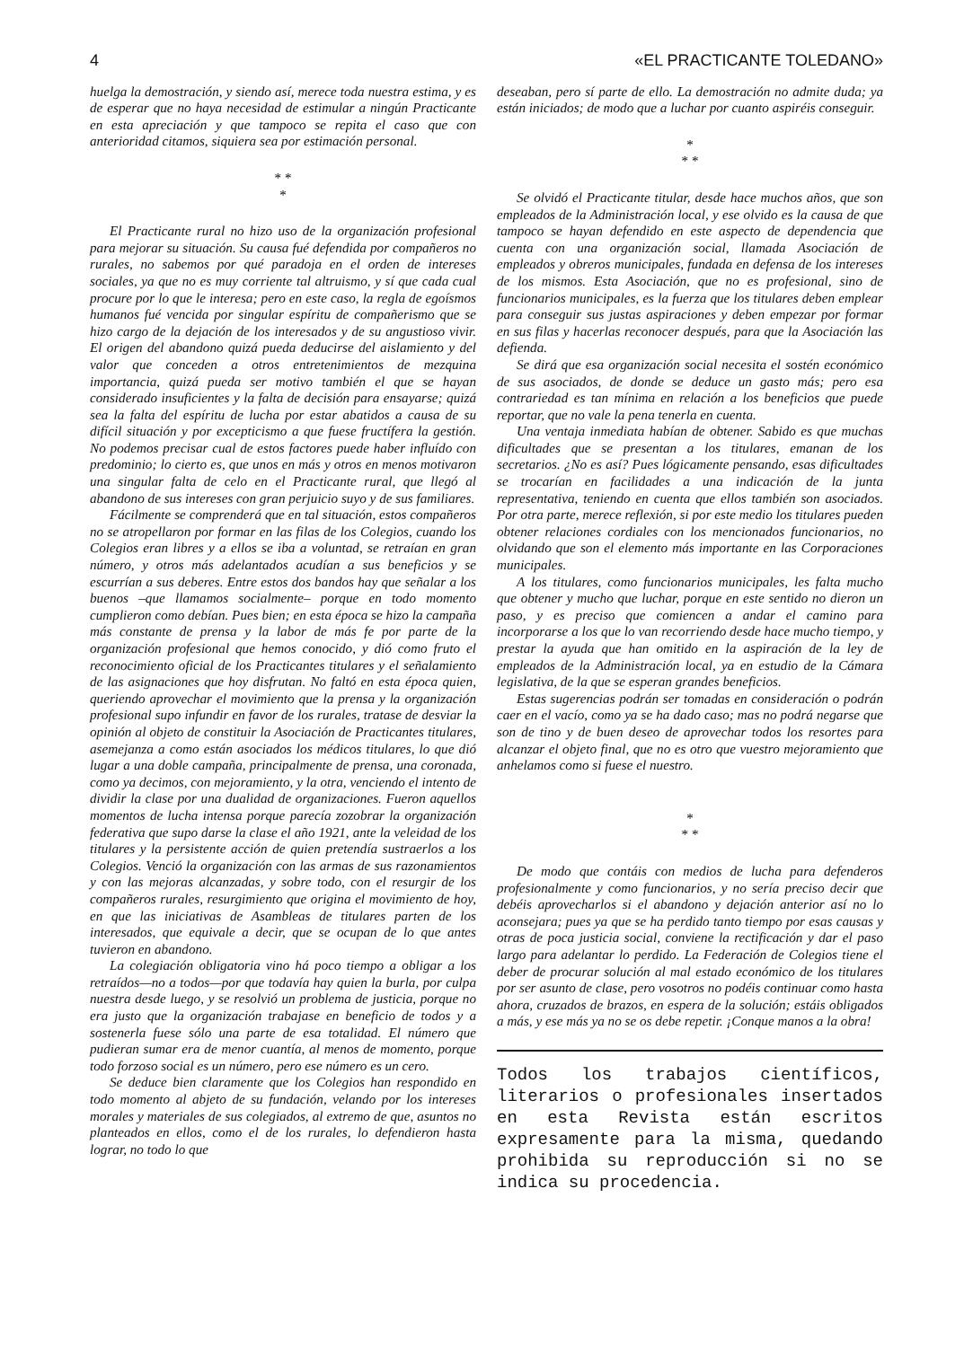4 «EL PRACTICANTE TOLEDANO»
huelga la demostración, y siendo así, merece toda nuestra estima, y es de esperar que no haya necesidad de estimular a ningún Practicante en esta apreciación y que tampoco se repita el caso que con anterioridad citamos, siquiera sea por estimación personal.
* *
*
El Practicante rural no hizo uso de la organización profesional para mejorar su situación. Su causa fué defendida por compañeros no rurales, no sabemos por qué paradoja en el orden de intereses sociales, ya que no es muy corriente tal altruismo, y sí que cada cual procure por lo que le interesa; pero en este caso, la regla de egoísmos humanos fué vencida por singular espíritu de compañerismo que se hizo cargo de la dejación de los interesados y de su angustioso vivir. El origen del abandono quizá pueda deducirse del aislamiento y del valor que conceden a otros entretenimientos de mezquina importancia, quizá pueda ser motivo también el que se hayan considerado insuficientes y la falta de decisión para ensayarse; quizá sea la falta del espíritu de lucha por estar abatidos a causa de su difícil situación y por excepticismo a que fuese fructífera la gestión. No podemos precisar cual de estos factores puede haber influído con predominio; lo cierto es, que unos en más y otros en menos motivaron una singular falta de celo en el Practicante rural, que llegó al abandono de sus intereses con gran perjuicio suyo y de sus familiares.
Fácilmente se comprenderá que en tal situación, estos compañeros no se atropellaron por formar en las filas de los Colegios, cuando los Colegios eran libres y a ellos se iba a voluntad, se retraían en gran número, y otros más adelantados acudían a sus beneficios y se escurrían a sus deberes. Entre estos dos bandos hay que señalar a los buenos –que llamamos socialmente– porque en todo momento cumplieron como debían. Pues bien; en esta época se hizo la campaña más constante de prensa y la labor de más fe por parte de la organización profesional que hemos conocido, y dió como fruto el reconocimiento oficial de los Practicantes titulares y el señalamiento de las asignaciones que hoy disfrutan. No faltó en esta época quien, queriendo aprovechar el movimiento que la prensa y la organización profesional supo infundir en favor de los rurales, tratase de desviar la opinión al objeto de constituir la Asociación de Practicantes titulares, asemejanza a como están asociados los médicos titulares, lo que dió lugar a una doble campaña, principalmente de prensa, una coronada, como ya decimos, con mejoramiento, y la otra, venciendo el intento de dividir la clase por una dualidad de organizaciones. Fueron aquellos momentos de lucha intensa porque parecía zozobrar la organización federativa que supo darse la clase el año 1921, ante la veleidad de los titulares y la persistente acción de quien pretendía sustraerlos a los Colegios. Venció la organización con las armas de sus razonamientos y con las mejoras alcanzadas, y sobre todo, con el resurgir de los compañeros rurales, resurgimiento que origina el movimiento de hoy, en que las iniciativas de Asambleas de titulares parten de los interesados, que equivale a decir, que se ocupan de lo que antes tuvieron en abandono.
La colegiación obligatoria vino há poco tiempo a obligar a los retraídos—no a todos—por que todavía hay quien la burla, por culpa nuestra desde luego, y se resolvió un problema de justicia, porque no era justo que la organización trabajase en beneficio de todos y a sostenerla fuese sólo una parte de esa totalidad. El número que pudieran sumar era de menor cuantía, al menos de momento, porque todo forzoso social es un número, pero ese número es un cero.
Se deduce bien claramente que los Colegios han respondido en todo momento al abjeto de su fundación, velando por los intereses morales y materiales de sus colegiados, al extremo de que, asuntos no planteados en ellos, como el de los rurales, lo defendieron hasta lograr, no todo lo que
deseaban, pero sí parte de ello. La demostración no admite duda; ya están iniciados; de modo que a luchar por cuanto aspiréis conseguir.
*
* *
Se olvidó el Practicante titular, desde hace muchos años, que son empleados de la Administración local, y ese olvido es la causa de que tampoco se hayan defendido en este aspecto de dependencia que cuenta con una organización social, llamada Asociación de empleados y obreros municipales, fundada en defensa de los intereses de los mismos. Esta Asociación, que no es profesional, sino de funcionarios municipales, es la fuerza que los titulares deben emplear para conseguir sus justas aspiraciones y deben empezar por formar en sus filas y hacerlas reconocer después, para que la Asociación las defienda.
Se dirá que esa organización social necesita el sostén económico de sus asociados, de donde se deduce un gasto más; pero esa contrariedad es tan mínima en relación a los beneficios que puede reportar, que no vale la pena tenerla en cuenta.
Una ventaja inmediata habían de obtener. Sabido es que muchas dificultades que se presentan a los titulares, emanan de los secretarios. ¿No es así? Pues lógicamente pensando, esas dificultades se trocarían en facilidades a una indicación de la junta representativa, teniendo en cuenta que ellos también son asociados. Por otra parte, merece reflexión, si por este medio los titulares pueden obtener relaciones cordiales con los mencionados funcionarios, no olvidando que son el elemento más importante en las Corporaciones municipales.
A los titulares, como funcionarios municipales, les falta mucho que obtener y mucho que luchar, porque en este sentido no dieron un paso, y es preciso que comiencen a andar el camino para incorporarse a los que lo van recorriendo desde hace mucho tiempo, y prestar la ayuda que han omitido en la aspiración de la ley de empleados de la Administración local, ya en estudio de la Cámara legislativa, de la que se esperan grandes beneficios.
Estas sugerencias podrán ser tomadas en consideración o podrán caer en el vacío, como ya se ha dado caso; mas no podrá negarse que son de tino y de buen deseo de aprovechar todos los resortes para alcanzar el objeto final, que no es otro que vuestro mejoramiento que anhelamos como si fuese el nuestro.
*
* *
De modo que contáis con medios de lucha para defenderos profesionalmente y como funcionarios, y no sería preciso decir que debéis aprovecharlos si el abandono y dejación anterior así no lo aconsejara; pues ya que se ha perdido tanto tiempo por esas causas y otras de poca justicia social, conviene la rectificación y dar el paso largo para adelantar lo perdido. La Federación de Colegios tiene el deber de procurar solución al mal estado económico de los titulares por ser asunto de clase, pero vosotros no podéis continuar como hasta ahora, cruzados de brazos, en espera de la solución; estáis obligados a más, y ese más ya no se os debe repetir. ¡Conque manos a la obra!
Todos los trabajos científicos, literarios o profesionales insertados en esta Revista están escritos expresamente para la misma, quedando prohibida su reproducción si no se indica su procedencia.